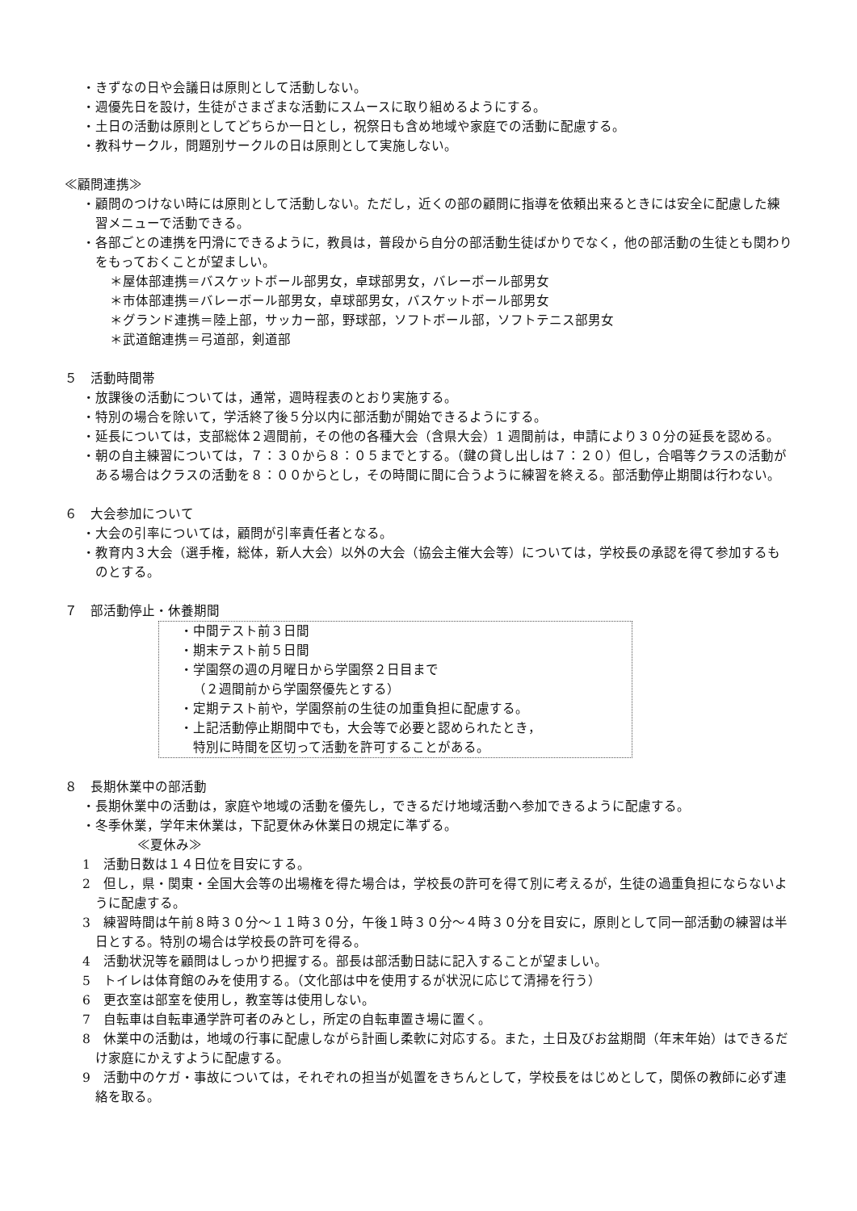・きずなの日や会議日は原則として活動しない。
・週優先日を設け，生徒がさまざまな活動にスムースに取り組めるようにする。
・土日の活動は原則としてどちらか一日とし，祝祭日も含め地域や家庭での活動に配慮する。
・教科サークル，問題別サークルの日は原則として実施しない。
≪顧問連携≫
・顧問のつけない時には原則として活動しない。ただし，近くの部の顧問に指導を依頼出来るときには安全に配慮した練習メニューで活動できる。
・各部ごとの連携を円滑にできるように，教員は，普段から自分の部活動生徒ばかりでなく，他の部活動の生徒とも関わりをもっておくことが望ましい。
＊屋体部連携＝バスケットボール部男女，卓球部男女，バレーボール部男女
＊市体部連携＝バレーボール部男女，卓球部男女，バスケットボール部男女
＊グランド連携＝陸上部，サッカー部，野球部，ソフトボール部，ソフトテニス部男女
＊武道館連携＝弓道部，剣道部
５　活動時間帯
・放課後の活動については，通常，週時程表のとおり実施する。
・特別の場合を除いて，学活終了後５分以内に部活動が開始できるようにする。
・延長については，支部総体２週間前，その他の各種大会（含県大会）1 週間前は，申請により３０分の延長を認める。
・朝の自主練習については，７：３０から８：０５までとする。（鍵の貸し出しは７：２０）但し，合唱等クラスの活動がある場合はクラスの活動を８：００からとし，その時間に間に合うように練習を終える。部活動停止期間は行わない。
６　大会参加について
・大会の引率については，顧問が引率責任者となる。
・教育内３大会（選手権，総体，新人大会）以外の大会（協会主催大会等）については，学校長の承認を得て参加するものとする。
７　部活動停止・休養期間
・中間テスト前３日間
・期末テスト前５日間
・学園祭の週の月曜日から学園祭２日目まで
（２週間前から学園祭優先とする）
・定期テスト前や，学園祭前の生徒の加重負担に配慮する。
・上記活動停止期間中でも，大会等で必要と認められたとき，
特別に時間を区切って活動を許可することがある。
８　長期休業中の部活動
・長期休業中の活動は，家庭や地域の活動を優先し，できるだけ地域活動へ参加できるように配慮する。
・冬季休業，学年末休業は，下記夏休み休業日の規定に準ずる。
≪夏休み≫
1　活動日数は１４日位を目安にする。
2　但し，県・関東・全国大会等の出場権を得た場合は，学校長の許可を得て別に考えるが，生徒の過重負担にならないように配慮する。
3　練習時間は午前８時３０分～１１時３０分，午後１時３０分～４時３０分を目安に，原則として同一部活動の練習は半日とする。特別の場合は学校長の許可を得る。
4　活動状況等を顧問はしっかり把握する。部長は部活動日誌に記入することが望ましい。
5　トイレは体育館のみを使用する。（文化部は中を使用するが状況に応じて清掃を行う）
6　更衣室は部室を使用し，教室等は使用しない。
7　自転車は自転車通学許可者のみとし，所定の自転車置き場に置く。
8　休業中の活動は，地域の行事に配慮しながら計画し柔軟に対応する。また，土日及びお盆期間（年末年始）はできるだけ家庭にかえすように配慮する。
9　活動中のケガ・事故については，それぞれの担当が処置をきちんとして，学校長をはじめとして，関係の教師に必ず連絡を取る。